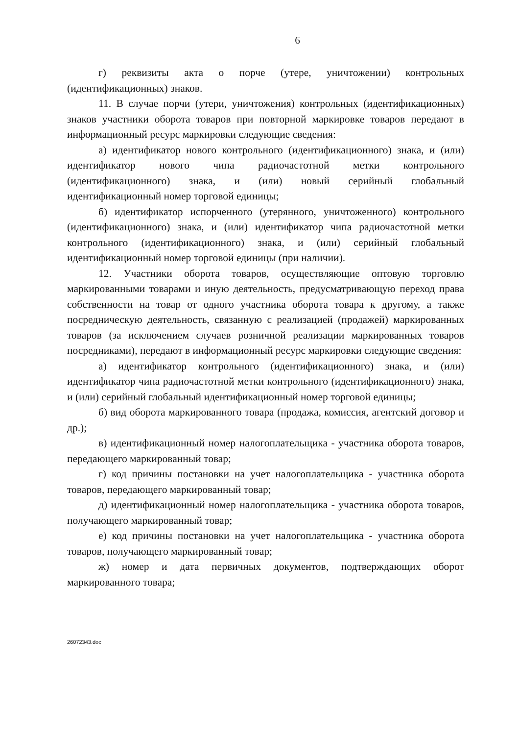6
г) реквизиты акта о порче (утере, уничтожении) контрольных (идентификационных) знаков.
11. В случае порчи (утери, уничтожения) контрольных (идентификационных) знаков участники оборота товаров при повторной маркировке товаров передают в информационный ресурс маркировки следующие сведения:
а) идентификатор нового контрольного (идентификационного) знака, и (или) идентификатор нового чипа радиочастотной метки контрольного (идентификационного) знака, и (или) новый серийный глобальный идентификационный номер торговой единицы;
б) идентификатор испорченного (утерянного, уничтоженного) контрольного (идентификационного) знака, и (или) идентификатор чипа радиочастотной метки контрольного (идентификационного) знака, и (или) серийный глобальный идентификационный номер торговой единицы (при наличии).
12. Участники оборота товаров, осуществляющие оптовую торговлю маркированными товарами и иную деятельность, предусматривающую переход права собственности на товар от одного участника оборота товара к другому, а также посредническую деятельность, связанную с реализацией (продажей) маркированных товаров (за исключением случаев розничной реализации маркированных товаров посредниками), передают в информационный ресурс маркировки следующие сведения:
а) идентификатор контрольного (идентификационного) знака, и (или) идентификатор чипа радиочастотной метки контрольного (идентификационного) знака, и (или) серийный глобальный идентификационный номер торговой единицы;
б) вид оборота маркированного товара (продажа, комиссия, агентский договор и др.);
в) идентификационный номер налогоплательщика - участника оборота товаров, передающего маркированный товар;
г) код причины постановки на учет налогоплательщика - участника оборота товаров, передающего маркированный товар;
д) идентификационный номер налогоплательщика - участника оборота товаров, получающего маркированный товар;
е) код причины постановки на учет налогоплательщика - участника оборота товаров, получающего маркированный товар;
ж) номер и дата первичных документов, подтверждающих оборот маркированного товара;
26072343.doc